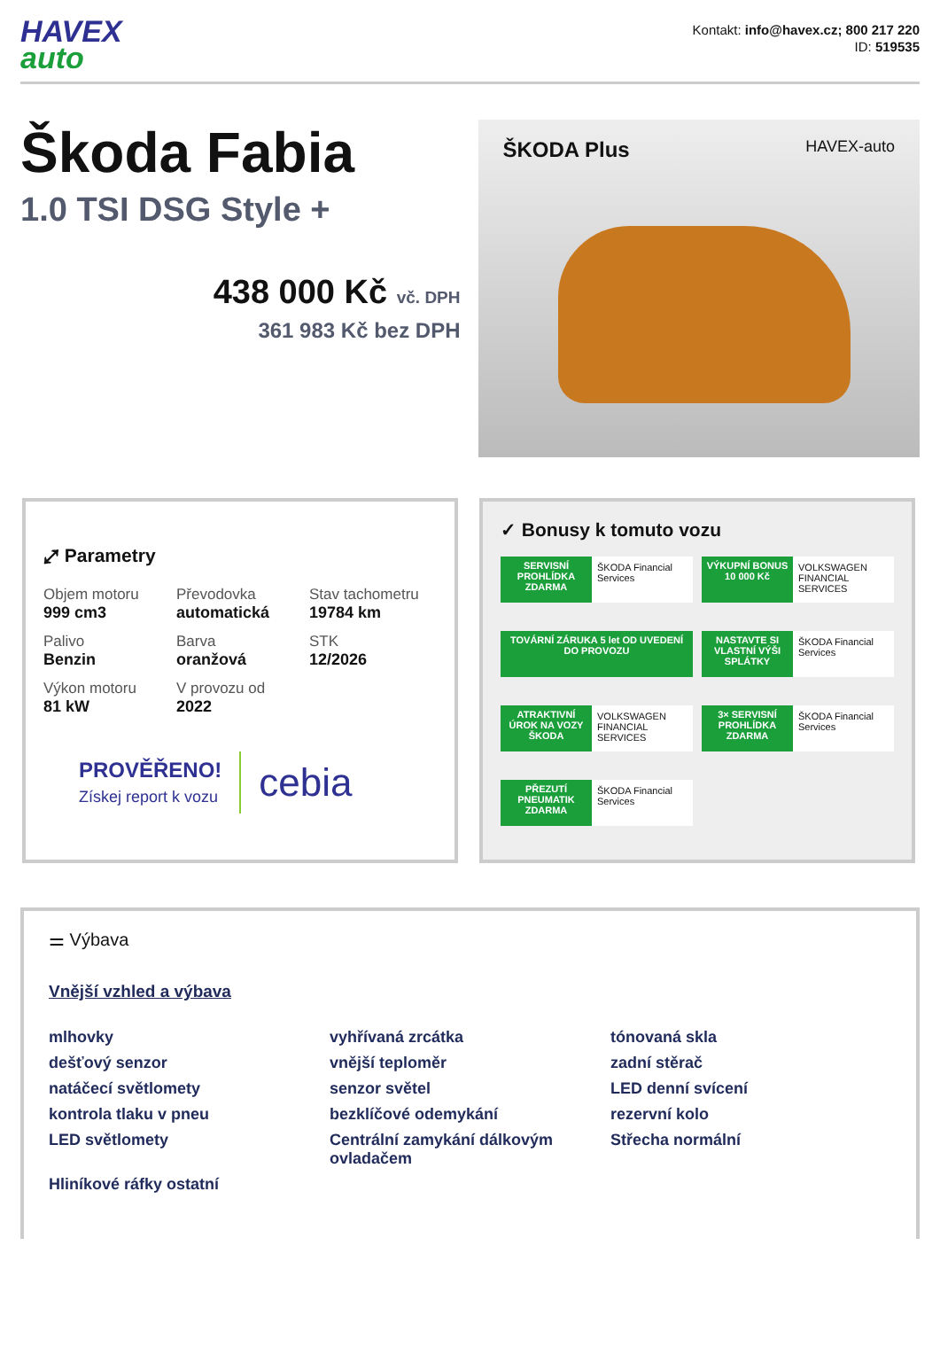HAVEX
auto
Kontakt: info@havex.cz; 800 217 220
ID: 519535
Škoda Fabia
1.0 TSI DSG Style +
438 000 Kč vč. DPH
361 983 Kč bez DPH
ŠKODA Plus HAVEX-auto
⤢ Parametry
Objem motoru
999 cm3
Převodovka
automatická
Stav tachometru
19784 km
Palivo
Benzin
Barva
oranžová
STK
12/2026
Výkon motoru
81 kW
V provozu od
2022
PROVĚŘENO!
Získej report k vozu
cebia
✓ Bonusy k tomuto vozu
SERVISNÍ PROHLÍDKA ZDARMA
ŠKODA Financial Services
VÝKUPNÍ BONUS 10 000 Kč
VOLKSWAGEN FINANCIAL SERVICES
TOVÁRNÍ ZÁRUKA 5 let OD UVEDENÍ DO PROVOZU
NASTAVTE SI VLASTNÍ VÝŠI SPLÁTKY
ŠKODA Financial Services
ATRAKTIVNÍ ÚROK NA VOZY ŠKODA
VOLKSWAGEN FINANCIAL SERVICES
3× SERVISNÍ PROHLÍDKA ZDARMA
ŠKODA Financial Services
PŘEZUTÍ PNEUMATIK ZDARMA
ŠKODA Financial Services
⚌ Výbava
Vnější vzhled a výbava
mlhovky
vyhřívaná zrcátka
tónovaná skla
dešťový senzor
vnější teploměr
zadní stěrač
natáčecí světlomety
senzor světel
LED denní svícení
kontrola tlaku v pneu
bezklíčové odemykání
rezervní kolo
LED světlomety
Centrální zamykání dálkovým ovladačem
Střecha normální
Hliníkové ráfky ostatní